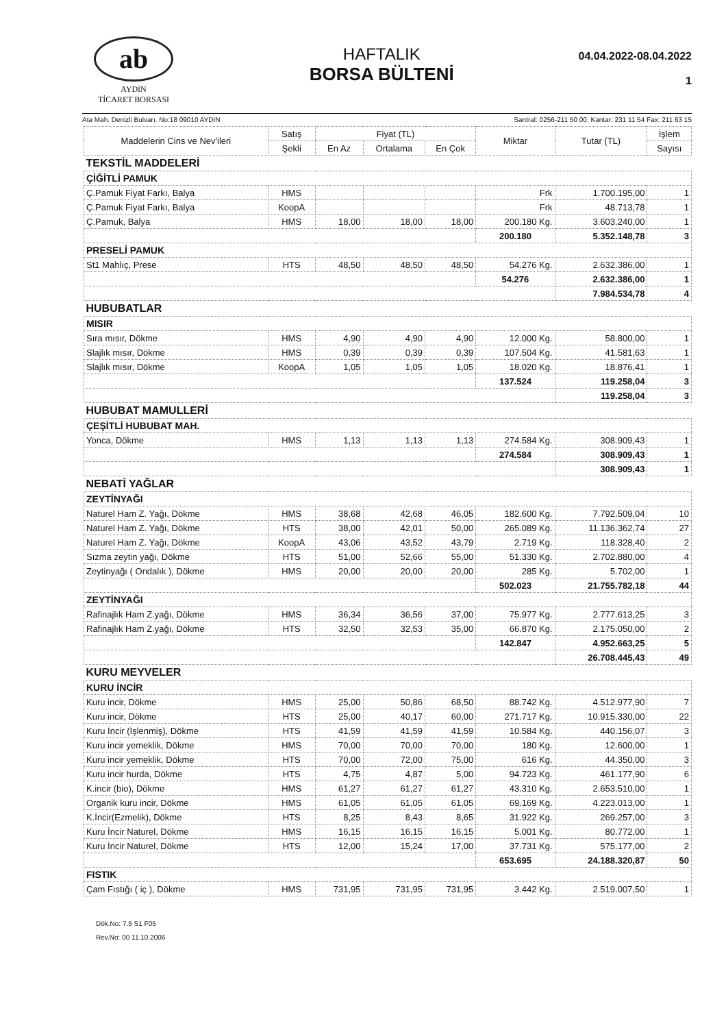ab
AYDIN
TİCARET BORSASI
HAFTALIK
BORSA BÜLTENİ
04.04.2022-08.04.2022
1
Ata Mah. Denizli Bulvarı. No:18 09010 AYDIN Santral: 0256-211 50 00, Kantar: 231 11 54 Fax: 211 63 15
| Maddelerin Cins ve Nev'ileri | Satış | Fiyat (TL) | | | Miktar | Tutar (TL) | İşlem |
| --- | --- | --- | --- | --- | --- | --- | --- |
| | Şekli | En Az | Ortalama | En Çok | | | Sayısı |
| TEKSTİL MADDELERİ | | | | | | | |
| ÇİĞİTLİ PAMUK | | | | | | | |
| Ç.Pamuk Fiyat Farkı, Balya | HMS | | | | Frk | 1.700.195,00 | 1 |
| Ç.Pamuk Fiyat Farkı, Balya | KoopA | | | | Frk | 48.713,78 | 1 |
| Ç.Pamuk, Balya | HMS | 18,00 | 18,00 | 18,00 | 200.180 Kg. | 3.603.240,00 | 1 |
| | | | | | 200.180 | 5.352.148,78 | 3 |
| PRESELİ PAMUK | | | | | | | |
| St1 Mahlıç, Prese | HTS | 48,50 | 48,50 | 48,50 | 54.276 Kg. | 2.632.386,00 | 1 |
| | | | | | 54.276 | 2.632.386,00 | 1 |
| | | | | | | 7.984.534,78 | 4 |
| HUBUBATLAR | | | | | | | |
| MISIR | | | | | | | |
| Sıra mısır, Dökme | HMS | 4,90 | 4,90 | 4,90 | 12.000 Kg. | 58.800,00 | 1 |
| Slajlık mısır, Dökme | HMS | 0,39 | 0,39 | 0,39 | 107.504 Kg. | 41.581,63 | 1 |
| Slajlık mısır, Dökme | KoopA | 1,05 | 1,05 | 1,05 | 18.020 Kg. | 18.876,41 | 1 |
| | | | | | 137.524 | 119.258,04 | 3 |
| | | | | | | 119.258,04 | 3 |
| HUBUBAT MAMULLERİ | | | | | | | |
| ÇEŞİTLİ HUBUBAT MAH. | | | | | | | |
| Yonca, Dökme | HMS | 1,13 | 1,13 | 1,13 | 274.584 Kg. | 308.909,43 | 1 |
| | | | | | 274.584 | 308.909,43 | 1 |
| | | | | | | 308.909,43 | 1 |
| NEBATİ YAĞLAR | | | | | | | |
| ZEYTİNYAĞI | | | | | | | |
| Naturel Ham Z. Yağı, Dökme | HMS | 38,68 | 42,68 | 46,05 | 182.600 Kg. | 7.792.509,04 | 10 |
| Naturel Ham Z. Yağı, Dökme | HTS | 38,00 | 42,01 | 50,00 | 265.089 Kg. | 11.136.362,74 | 27 |
| Naturel Ham Z. Yağı, Dökme | KoopA | 43,06 | 43,52 | 43,79 | 2.719 Kg. | 118.328,40 | 2 |
| Sızma zeytin yağı, Dökme | HTS | 51,00 | 52,66 | 55,00 | 51.330 Kg. | 2.702.880,00 | 4 |
| Zeytinyağı ( Ondalık ), Dökme | HMS | 20,00 | 20,00 | 20,00 | 285 Kg. | 5.702,00 | 1 |
| | | | | | 502.023 | 21.755.782,18 | 44 |
| ZEYTİNYAĞI | | | | | | | |
| Rafinajlık Ham Z.yağı, Dökme | HMS | 36,34 | 36,56 | 37,00 | 75.977 Kg. | 2.777.613,25 | 3 |
| Rafinajlık Ham Z.yağı, Dökme | HTS | 32,50 | 32,53 | 35,00 | 66.870 Kg. | 2.175.050,00 | 2 |
| | | | | | 142.847 | 4.952.663,25 | 5 |
| | | | | | | 26.708.445,43 | 49 |
| KURU MEYVELER | | | | | | | |
| KURU İNCİR | | | | | | | |
| Kuru incir, Dökme | HMS | 25,00 | 50,86 | 68,50 | 88.742 Kg. | 4.512.977,90 | 7 |
| Kuru incir, Dökme | HTS | 25,00 | 40,17 | 60,00 | 271.717 Kg. | 10.915.330,00 | 22 |
| Kuru İncir (İşlenmiş), Dökme | HTS | 41,59 | 41,59 | 41,59 | 10.584 Kg. | 440.156,07 | 3 |
| Kuru incir yemeklik, Dökme | HMS | 70,00 | 70,00 | 70,00 | 180 Kg. | 12.600,00 | 1 |
| Kuru incir yemeklik, Dökme | HTS | 70,00 | 72,00 | 75,00 | 616 Kg. | 44.350,00 | 3 |
| Kuru incir hurda, Dökme | HTS | 4,75 | 4,87 | 5,00 | 94.723 Kg. | 461.177,90 | 6 |
| K.incir (bio), Dökme | HMS | 61,27 | 61,27 | 61,27 | 43.310 Kg. | 2.653.510,00 | 1 |
| Organik kuru incir, Dökme | HMS | 61,05 | 61,05 | 61,05 | 69.169 Kg. | 4.223.013,00 | 1 |
| K.İncir(Ezmelik), Dökme | HTS | 8,25 | 8,43 | 8,65 | 31.922 Kg. | 269.257,00 | 3 |
| Kuru İncir Naturel, Dökme | HMS | 16,15 | 16,15 | 16,15 | 5.001 Kg. | 80.772,00 | 1 |
| Kuru İncir Naturel, Dökme | HTS | 12,00 | 15,24 | 17,00 | 37.731 Kg. | 575.177,00 | 2 |
| | | | | | 653.695 | 24.188.320,87 | 50 |
| FISTIK | | | | | | | |
| Çam Fıstığı ( iç ), Dökme | HMS | 731,95 | 731,95 | 731,95 | 3.442 Kg. | 2.519.007,50 | 1 |
Dök.No: 7.5 S1 F05
Rev.No: 00 11.10.2006